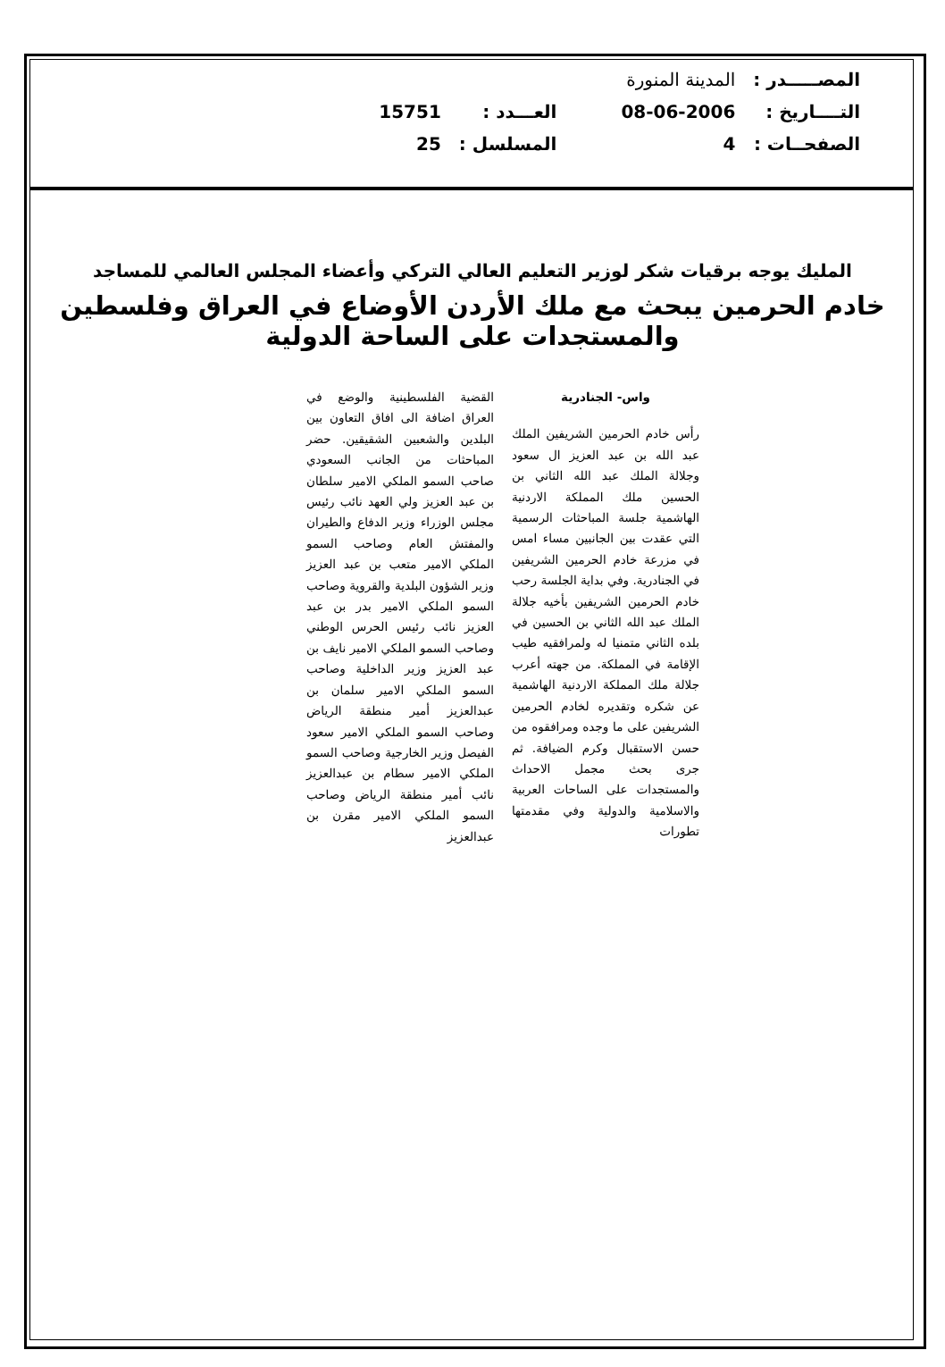| المصـــــدر : | المدينة المنورة | | |
| التــــاريخ : | 08-06-2006 | العـــدد : | 15751 |
| الصفحــات : | 4 | المسلسل : | 25 |
المليك يوجه برقيات شكر لوزير التعليم العالي التركي وأعضاء المجلس العالمي للمساجد
خادم الحرمين يبحث مع ملك الأردن الأوضاع في العراق وفلسطين والمستجدات على الساحة الدولية
واس- الجنادرية
رأس خادم الحرمين الشريفين الملك عبد الله بن عبد العزيز ال سعود وجلالة الملك عبد الله الثاني بن الحسين ملك المملكة الاردنية الهاشمية جلسة المباحثات الرسمية التي عقدت بين الجانبين مساء امس في مزرعة خادم الحرمين الشريفين في الجنادرية. وفي بداية الجلسة رحب خادم الحرمين الشريفين بأخيه جلالة الملك عبد الله الثاني بن الحسين في بلده الثاني متمنيا له ولمرافقيه طيب الإقامة في المملكة. من جهته أعرب جلالة ملك المملكة الاردنية الهاشمية عن شكره وتقديره لخادم الحرمين الشريفين على ما وجده ومرافقوه من حسن الاستقبال وكرم الضيافة. ثم جرى بحث مجمل الاحداث والمستجدات على الساحات العربية والاسلامية والدولية وفي مقدمتها تطورات
القضية الفلسطينية والوضع في العراق اضافة الى افاق التعاون بين البلدين والشعبين الشقيقين. حضر المباحثات من الجانب السعودي صاحب السمو الملكي الامير سلطان بن عبد العزيز ولي العهد نائب رئيس مجلس الوزراء وزير الدفاع والطيران والمفتش العام وصاحب السمو الملكي الامير متعب بن عبد العزيز وزير الشؤون البلدية والقروية وصاحب السمو الملكي الامير بدر بن عبد العزيز نائب رئيس الحرس الوطني وصاحب السمو الملكي الامير نايف بن عبد العزيز وزير الداخلية وصاحب السمو الملكي الامير سلمان بن عبدالعزيز أمير منطقة الرياض وصاحب السمو الملكي الامير سعود الفيصل وزير الخارجية وصاحب السمو الملكي الامير سطام بن عبدالعزيز نائب أمير منطقة الرياض وصاحب السمو الملكي الامير مقرن بن عبدالعزيز